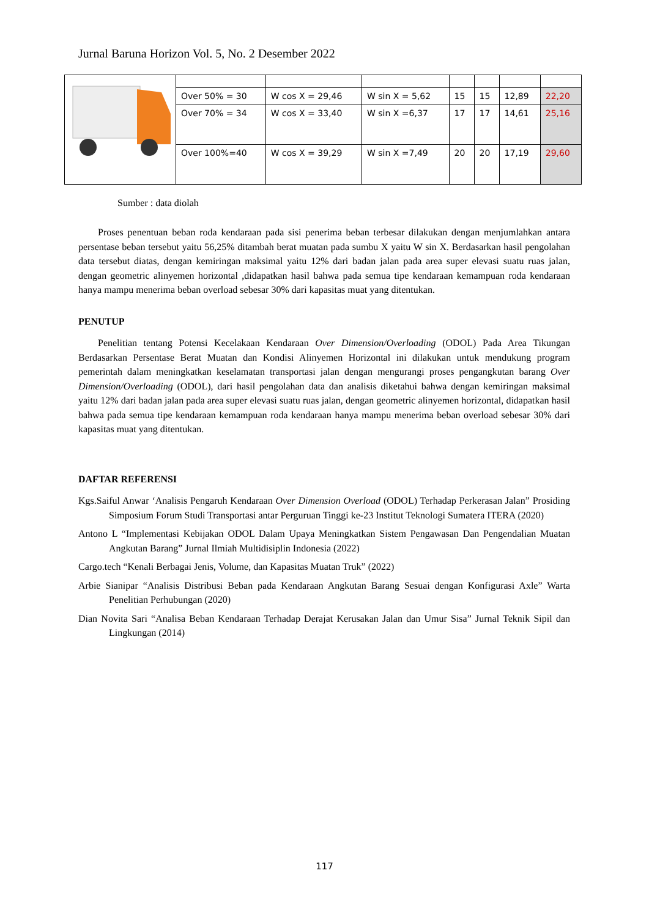Jurnal Baruna Horizon Vol. 5, No. 2 Desember 2022
| | Over 50% = 30 | W cos X = 29,46 | W sin X = 5,62 | 15 | 15 | 12,89 | 22,20 |
| | Over 70% = 34 | W cos X = 33,40 | W sin X =6,37 | 17 | 17 | 14,61 | 25,16 |
| | Over 100%=40 | W cos X = 39,29 | W sin X =7,49 | 20 | 20 | 17,19 | 29,60 |
Sumber : data diolah
Proses penentuan beban roda kendaraan pada sisi penerima beban terbesar dilakukan dengan menjumlahkan antara persentase beban tersebut yaitu 56,25% ditambah berat muatan pada sumbu X yaitu W sin X. Berdasarkan hasil pengolahan data tersebut diatas, dengan kemiringan maksimal yaitu 12% dari badan jalan pada area super elevasi suatu ruas jalan, dengan geometric alinyemen horizontal ,didapatkan hasil bahwa pada semua tipe kendaraan kemampuan roda kendaraan hanya mampu menerima beban overload sebesar 30% dari kapasitas muat yang ditentukan.
PENUTUP
Penelitian tentang Potensi Kecelakaan Kendaraan Over Dimension/Overloading (ODOL) Pada Area Tikungan Berdasarkan Persentase Berat Muatan dan Kondisi Alinyemen Horizontal ini dilakukan untuk mendukung program pemerintah dalam meningkatkan keselamatan transportasi jalan dengan mengurangi proses pengangkutan barang Over Dimension/Overloading (ODOL), dari hasil pengolahan data dan analisis diketahui bahwa dengan kemiringan maksimal yaitu 12% dari badan jalan pada area super elevasi suatu ruas jalan, dengan geometric alinyemen horizontal, didapatkan hasil bahwa pada semua tipe kendaraan kemampuan roda kendaraan hanya mampu menerima beban overload sebesar 30% dari kapasitas muat yang ditentukan.
DAFTAR REFERENSI
Kgs.Saiful Anwar ‘Analisis Pengaruh Kendaraan Over Dimension Overload (ODOL) Terhadap Perkerasan Jalan” Prosiding Simposium Forum Studi Transportasi antar Perguruan Tinggi ke-23 Institut Teknologi Sumatera ITERA (2020)
Antono L “Implementasi Kebijakan ODOL Dalam Upaya Meningkatkan Sistem Pengawasan Dan Pengendalian Muatan Angkutan Barang” Jurnal Ilmiah Multidisiplin Indonesia (2022)
Cargo.tech “Kenali Berbagai Jenis, Volume, dan Kapasitas Muatan Truk” (2022)
Arbie Sianipar “Analisis Distribusi Beban pada Kendaraan Angkutan Barang Sesuai dengan Konfigurasi Axle” Warta Penelitian Perhubungan (2020)
Dian Novita Sari “Analisa Beban Kendaraan Terhadap Derajat Kerusakan Jalan dan Umur Sisa” Jurnal Teknik Sipil dan Lingkungan (2014)
117